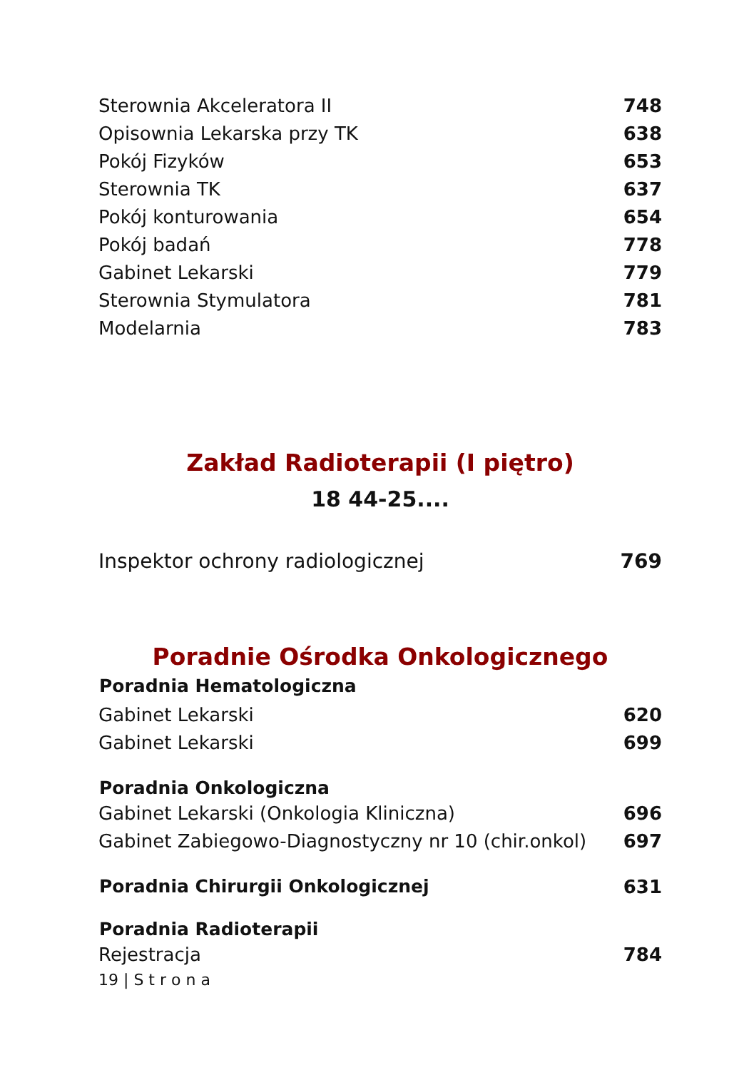| Sterownia Akceleratora II | 748 |
| Opisownia Lekarska przy TK | 638 |
| Pokój Fizyków | 653 |
| Sterownia TK | 637 |
| Pokój konturowania | 654 |
| Pokój badań | 778 |
| Gabinet Lekarski | 779 |
| Sterownia Stymulatora | 781 |
| Modelarnia | 783 |
Zakład Radioterapii (I piętro)
18 44-25....
| Inspektor ochrony radiologicznej | 769 |
Poradnie Ośrodka Onkologicznego
| Poradnia Hematologiczna | |
| --- | --- |
| Gabinet Lekarski | 620 |
| Gabinet Lekarski | 699 |
| Poradnia Onkologiczna | |
| Gabinet Lekarski (Onkologia Kliniczna) | 696 |
| Gabinet Zabiegowo-Diagnostyczny nr 10 (chir.onkol) | 697 |
| Poradnia Chirurgii Onkologicznej | 631 |
| Poradnia Radioterapii | |
| Rejestracja | 784 |
19 | S t r o n a